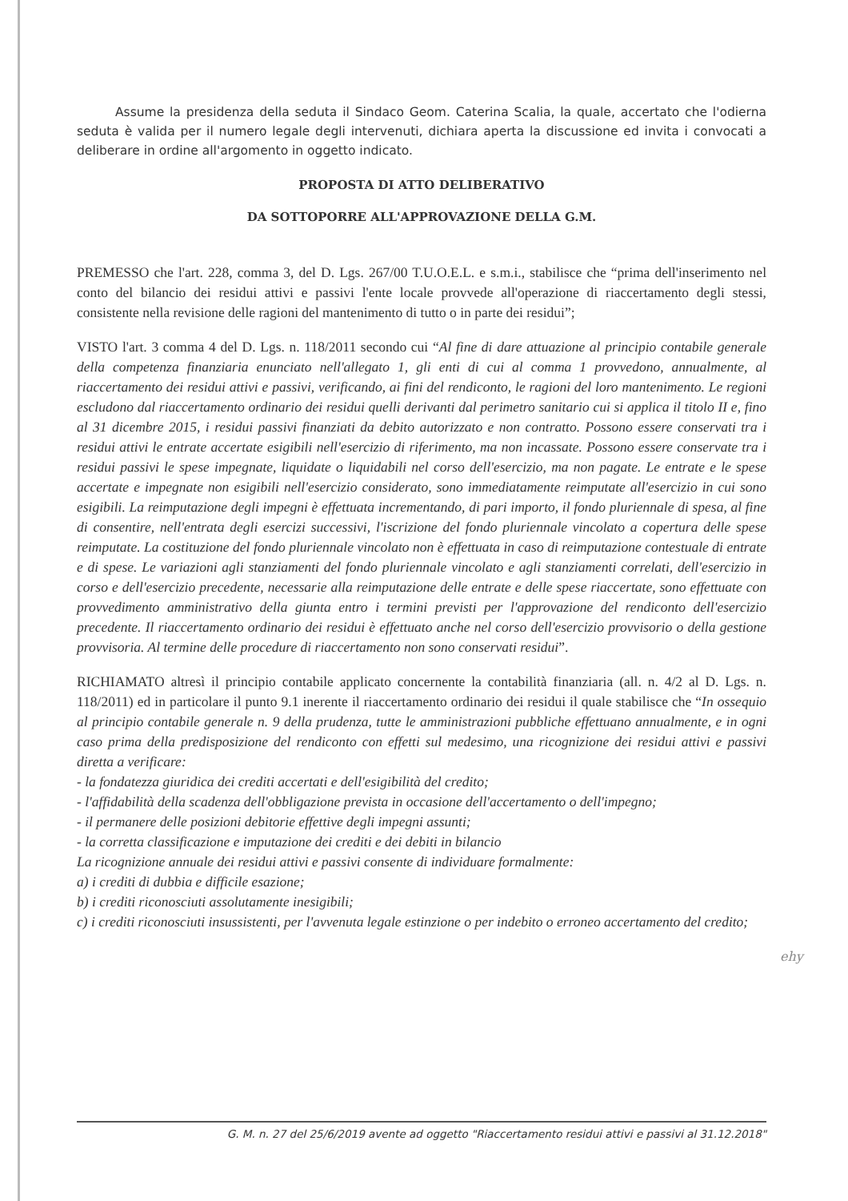Assume la presidenza della seduta il Sindaco Geom. Caterina Scalia, la quale, accertato che l'odierna seduta è valida per il numero legale degli intervenuti, dichiara aperta la discussione ed invita i convocati a deliberare in ordine all'argomento in oggetto indicato.
PROPOSTA DI ATTO DELIBERATIVO
DA SOTTOPORRE ALL'APPROVAZIONE DELLA G.M.
PREMESSO che l'art. 228, comma 3, del D. Lgs. 267/00 T.U.O.E.L. e s.m.i., stabilisce che “prima dell'inserimento nel conto del bilancio dei residui attivi e passivi l'ente locale provvede all'operazione di riaccertamento degli stessi, consistente nella revisione delle ragioni del mantenimento di tutto o in parte dei residui”;
VISTO l'art. 3 comma 4 del D. Lgs. n. 118/2011 secondo cui “Al fine di dare attuazione al principio contabile generale della competenza finanziaria enunciato nell'allegato 1, gli enti di cui al comma 1 provvedono, annualmente, al riaccertamento dei residui attivi e passivi, verificando, ai fini del rendiconto, le ragioni del loro mantenimento. Le regioni escludono dal riaccertamento ordinario dei residui quelli derivanti dal perimetro sanitario cui si applica il titolo II e, fino al 31 dicembre 2015, i residui passivi finanziati da debito autorizzato e non contratto. Possono essere conservati tra i residui attivi le entrate accertate esigibili nell'esercizio di riferimento, ma non incassate. Possono essere conservate tra i residui passivi le spese impegnate, liquidate o liquidabili nel corso dell'esercizio, ma non pagate. Le entrate e le spese accertate e impegnate non esigibili nell'esercizio considerato, sono immediatamente reimputate all'esercizio in cui sono esigibili. La reimputazione degli impegni è effettuata incrementando, di pari importo, il fondo pluriennale di spesa, al fine di consentire, nell'entrata degli esercizi successivi, l'iscrizione del fondo pluriennale vincolato a copertura delle spese reimputate. La costituzione del fondo pluriennale vincolato non è effettuata in caso di reimputazione contestuale di entrate e di spese. Le variazioni agli stanziamenti del fondo pluriennale vincolato e agli stanziamenti correlati, dell'esercizio in corso e dell'esercizio precedente, necessarie alla reimputazione delle entrate e delle spese riaccertate, sono effettuate con provvedimento amministrativo della giunta entro i termini previsti per l'approvazione del rendiconto dell'esercizio precedente. Il riaccertamento ordinario dei residui è effettuato anche nel corso dell'esercizio provvisorio o della gestione provvisoria. Al termine delle procedure di riaccertamento non sono conservati residui”.
RICHIAMATO altresì il principio contabile applicato concernente la contabilità finanziaria (all. n. 4/2 al D. Lgs. n. 118/2011) ed in particolare il punto 9.1 inerente il riaccertamento ordinario dei residui il quale stabilisce che “In ossequio al principio contabile generale n. 9 della prudenza, tutte le amministrazioni pubbliche effettuano annualmente, e in ogni caso prima della predisposizione del rendiconto con effetti sul medesimo, una ricognizione dei residui attivi e passivi diretta a verificare:
- la fondatezza giuridica dei crediti accertati e dell'esigibilità del credito;
- l'affidabilità della scadenza dell'obbligazione prevista in occasione dell'accertamento o dell'impegno;
- il permanere delle posizioni debitorie effettive degli impegni assunti;
- la corretta classificazione e imputazione dei crediti e dei debiti in bilancio
La ricognizione annuale dei residui attivi e passivi consente di individuare formalmente:
a) i crediti di dubbia e difficile esazione;
b) i crediti riconosciuti assolutamente inesigibili;
c) i crediti riconosciuti insussistenti, per l'avvenuta legale estinzione o per indebito o erroneo accertamento del credito;
ehy
G. M. n. 27 del 25/6/2019 avente ad oggetto "Riaccertamento residui attivi e passivi al 31.12.2018"